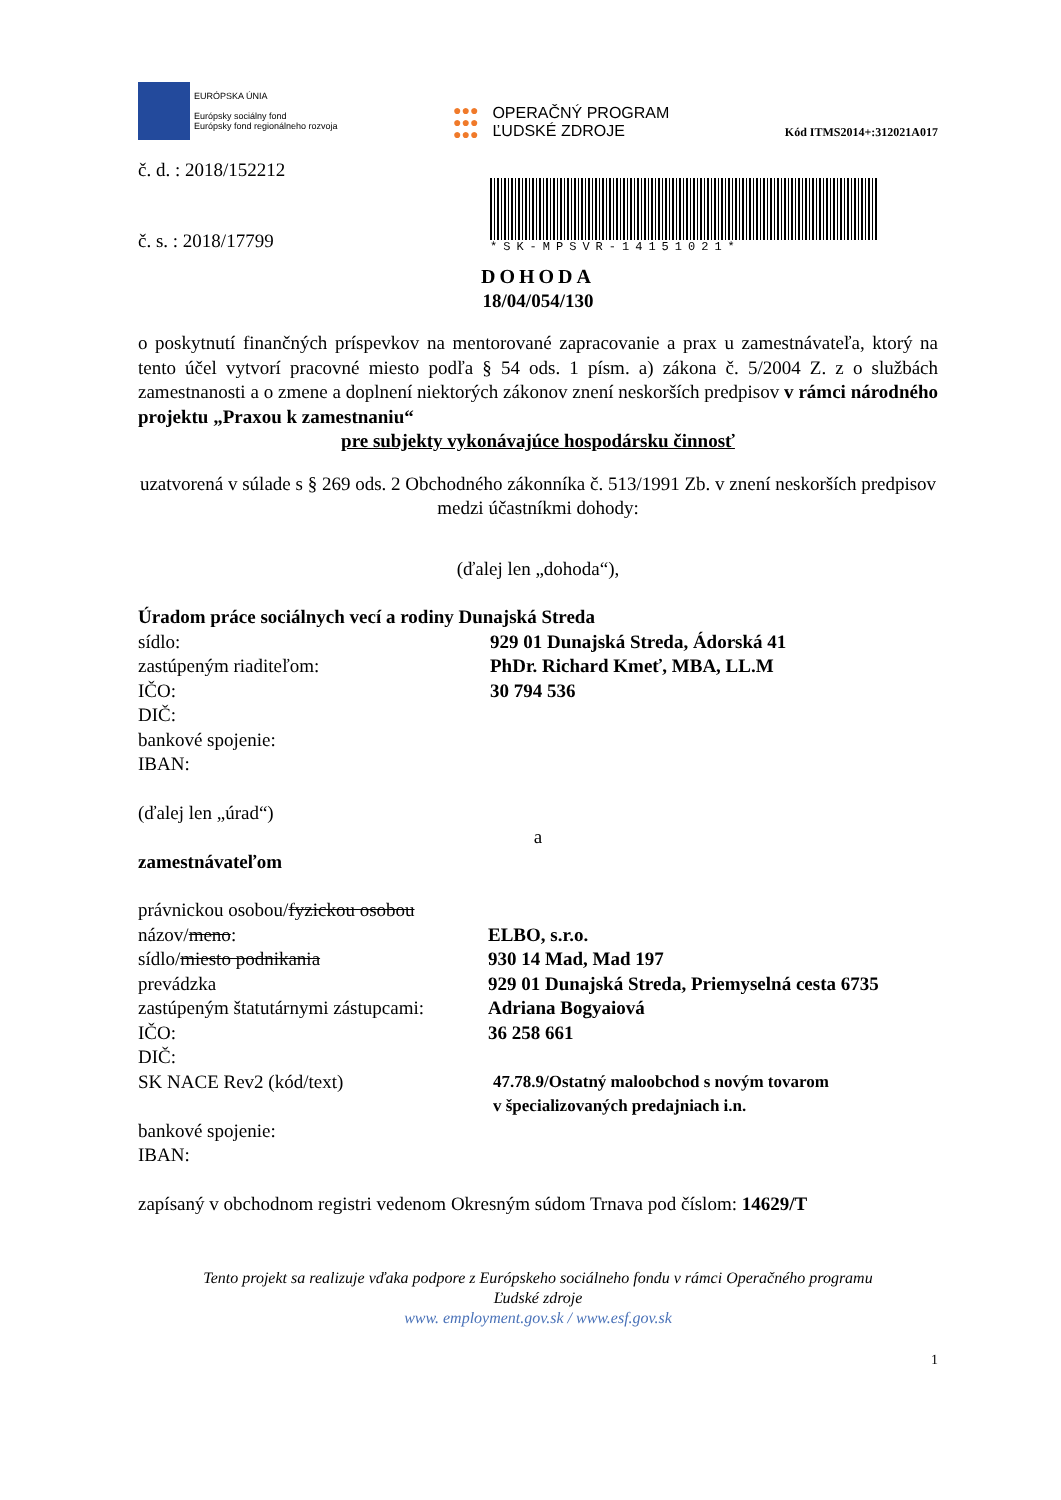EURÓPSKA ÚNIA
Európsky sociálny fond
Európsky fond regionálneho rozvoja
●●●
●●●
●●●
OPERAČNÝ PROGRAM
ĽUDSKÉ ZDROJE
Kód ITMS2014+:312021A017
č. d. : 2018/152212
č. s. : 2018/17799
*SK-MPSVR-14151021*
DOHODA
18/04/054/130
o poskytnutí finančných príspevkov na mentorované zapracovanie a prax u zamestnávateľa, ktorý na tento účel vytvorí pracovné miesto podľa § 54 ods. 1 písm. a) zákona č. 5/2004 Z. z o službách zamestnanosti a o zmene a doplnení niektorých zákonov znení neskorších predpisov v rámci národného projektu „Praxou k zamestnaniu“
pre subjekty vykonávajúce hospodársku činnosť
uzatvorená v súlade s § 269 ods. 2 Obchodného zákonníka č. 513/1991 Zb. v znení neskorších predpisov
medzi účastníkmi dohody:
(ďalej len „dohoda“),
Úradom práce sociálnych vecí a rodiny Dunajská Streda
sídlo: 929 01 Dunajská Streda, Ádorská 41
zastúpeným riaditeľom: PhDr. Richard Kmeť, MBA, LL.M
IČO: 30 794 536
DIČ:
bankové spojenie:
IBAN:
(ďalej len „úrad“)
a
zamestnávateľom
právnickou osobou/fyzickou osobou
názov/meno: ELBO, s.r.o.
sídlo/miesto podnikania 930 14 Mad, Mad 197
prevádzka 929 01 Dunajská Streda, Priemyselná cesta 6735
zastúpeným štatutárnymi zástupcami:
Adriana Bogyaiová
IČO: 36 258 661
DIČ:
SK NACE Rev2 (kód/text) 47.78.9/Ostatný maloobchod s novým tovarom
v špecializovaných predajniach i.n.
bankové spojenie:
IBAN:
zapísaný v obchodnom registri vedenom Okresným súdom Trnava pod číslom: 14629/T
Tento projekt sa realizuje vďaka podpore z Európskeho sociálneho fondu v rámci Operačného programu
Ľudské zdroje
www. employment.gov.sk / www.esf.gov.sk
1